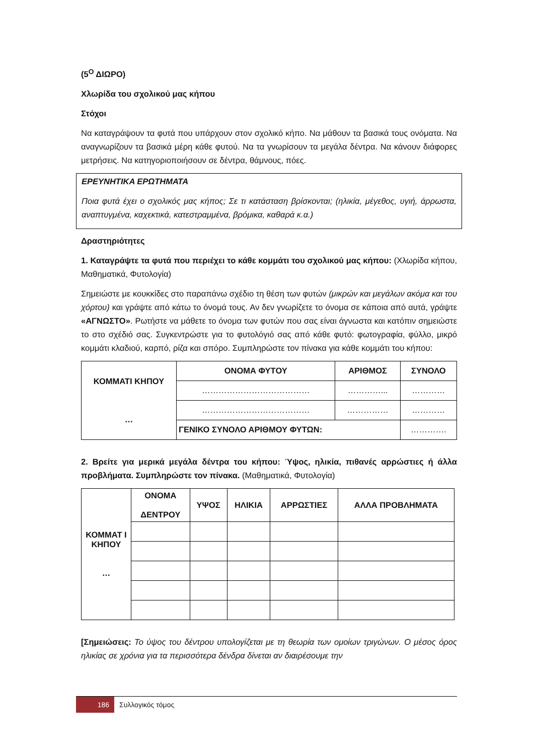(5<sup>Ο</sup> ΔΙΩΡΟ)
Χλωρίδα του σχολικού μας κήπου
Στόχοι
Να καταγράψουν τα φυτά που υπάρχουν στον σχολικό κήπο. Να μάθουν τα βασικά τους ονόματα. Να αναγνωρίζουν τα βασικά μέρη κάθε φυτού. Να τα γνωρίσουν τα μεγάλα δέντρα. Να κάνουν διάφορες μετρήσεις. Να κατηγοριοποιήσουν σε δέντρα, θάμνους, πόες.
ΕΡΕΥΝΗΤΙΚΑ ΕΡΩΤΗΜΑΤΑ
Ποια φυτά έχει ο σχολικός μας κήπος; Σε τι κατάσταση βρίσκονται; (ηλικία, μέγεθος, υγιή, άρρωστα, αναπτυγμένα, καχεκτικά, κατεστραμμένα, βρόμικα, καθαρά κ.α.)
Δραστηριότητες
1. Καταγράψτε τα φυτά που περιέχει το κάθε κομμάτι του σχολικού μας κήπου: (Χλωρίδα κήπου, Μαθηματικά, Φυτολογία)
Σημειώστε με κουκκίδες στο παραπάνω σχέδιο τη θέση των φυτών (μικρών και μεγάλων ακόμα και του χόρτου) και γράψτε από κάτω το όνομά τους. Αν δεν γνωρίζετε το όνομα σε κάποια από αυτά, γράψτε «ΑΓΝΩΣΤΟ». Ρωτήστε να μάθετε το όνομα των φυτών που σας είναι άγνωστα και κατόπιν σημειώστε το στο σχέδιό σας. Συγκεντρώστε για το φυτολόγιό σας από κάθε φυτό: φωτογραφία, φύλλο, μικρό κομμάτι κλαδιού, καρπό, ρίζα και σπόρο. Συμπληρώστε τον πίνακα για κάθε κομμάτι του κήπου:
| ΚΟΜΜΑΤΙ ΚΗΠΟΥ … | ΟΝΟΜΑ ΦΥΤΟΥ | ΑΡΙΘΜΟΣ | ΣΥΝΟΛΟ |
| --- | --- | --- | --- |
| | ………………………………… | …………... | ………… |
| | ………………………………… | …………… | ………… |
| | ΓΕΝΙΚΟ ΣΥΝΟΛΟ ΑΡΙΘΜΟΥ ΦΥΤΩΝ: | | …………. |
2. Βρείτε για μερικά μεγάλα δέντρα του κήπου: Ύψος, ηλικία, πιθανές αρρώστιες ή άλλα προβλήματα. Συμπληρώστε τον πίνακα. (Μαθηματικά, Φυτολογία)
| ΚΟΜΜΑΤ Ι ΚΗΠΟΥ … | ΟΝΟΜΑ ΔΕΝΤΡΟΥ | ΥΨΟΣ | ΗΛΙΚΙΑ | ΑΡΡΩΣΤΙΕΣ | ΑΛΛΑ ΠΡΟΒΛΗΜΑΤΑ |
| --- | --- | --- | --- | --- | --- |
[Σημειώσεις: Το ύψος του δέντρου υπολογίζεται με τη θεωρία των ομοίων τριγώνων. Ο μέσος όρος ηλικίας σε χρόνια για τα περισσότερα δένδρα δίνεται αν διαιρέσουμε την
186 Συλλογικός τόμος